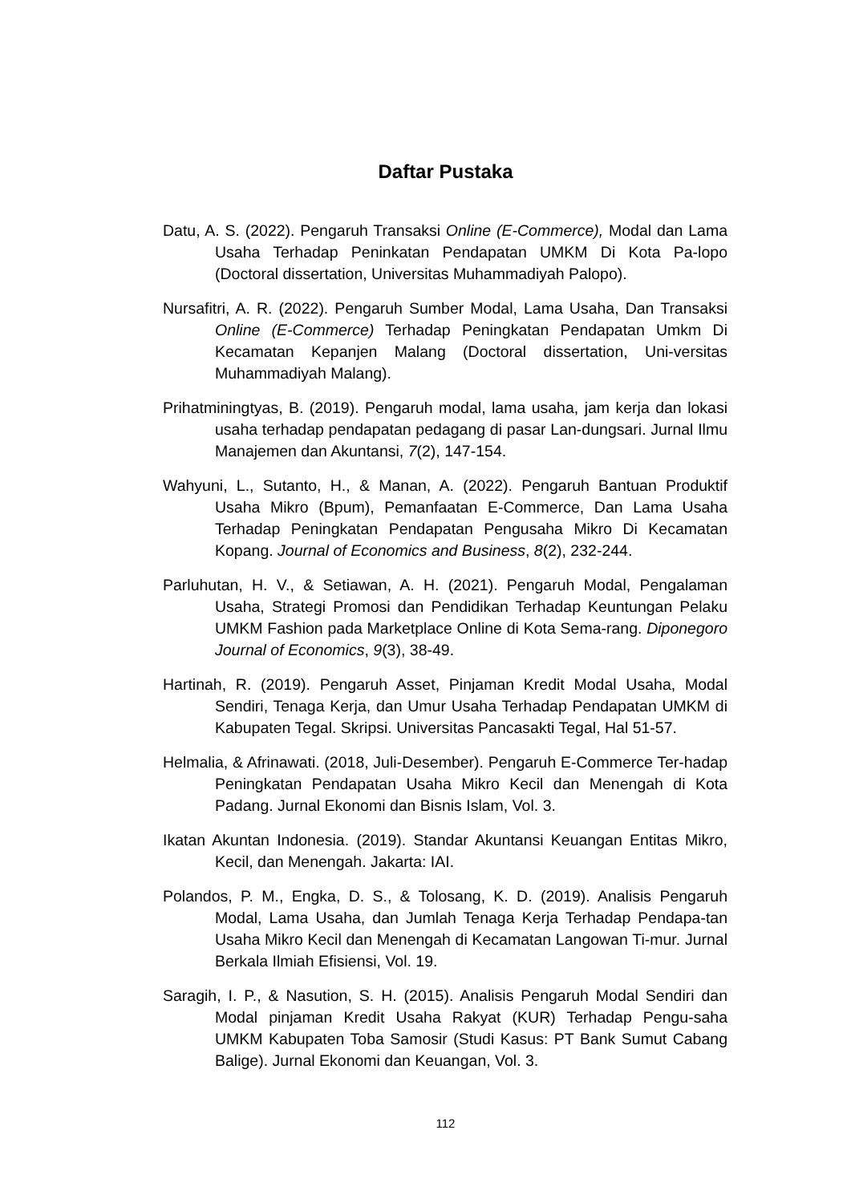Daftar Pustaka
Datu, A. S. (2022). Pengaruh Transaksi Online (E-Commerce), Modal dan Lama Usaha Terhadap Peninkatan Pendapatan UMKM Di Kota Pa-lopo (Doctoral dissertation, Universitas Muhammadiyah Palopo).
Nursafitri, A. R. (2022). Pengaruh Sumber Modal, Lama Usaha, Dan Transaksi Online (E-Commerce) Terhadap Peningkatan Pendapatan Umkm Di Kecamatan Kepanjen Malang (Doctoral dissertation, Uni-versitas Muhammadiyah Malang).
Prihatminingtyas, B. (2019). Pengaruh modal, lama usaha, jam kerja dan lokasi usaha terhadap pendapatan pedagang di pasar Lan-dungsari. Jurnal Ilmu Manajemen dan Akuntansi, 7(2), 147-154.
Wahyuni, L., Sutanto, H., & Manan, A. (2022). Pengaruh Bantuan Produktif Usaha Mikro (Bpum), Pemanfaatan E-Commerce, Dan Lama Usaha Terhadap Peningkatan Pendapatan Pengusaha Mikro Di Kecamatan Kopang. Journal of Economics and Business, 8(2), 232-244.
Parluhutan, H. V., & Setiawan, A. H. (2021). Pengaruh Modal, Pengalaman Usaha, Strategi Promosi dan Pendidikan Terhadap Keuntungan Pelaku UMKM Fashion pada Marketplace Online di Kota Sema-rang. Diponegoro Journal of Economics, 9(3), 38-49.
Hartinah, R. (2019). Pengaruh Asset, Pinjaman Kredit Modal Usaha, Modal Sendiri, Tenaga Kerja, dan Umur Usaha Terhadap Pendapatan UMKM di Kabupaten Tegal. Skripsi. Universitas Pancasakti Tegal, Hal 51-57.
Helmalia, & Afrinawati. (2018, Juli-Desember). Pengaruh E-Commerce Ter-hadap Peningkatan Pendapatan Usaha Mikro Kecil dan Menengah di Kota Padang. Jurnal Ekonomi dan Bisnis Islam, Vol. 3.
Ikatan Akuntan Indonesia. (2019). Standar Akuntansi Keuangan Entitas Mikro, Kecil, dan Menengah. Jakarta: IAI.
Polandos, P. M., Engka, D. S., & Tolosang, K. D. (2019). Analisis Pengaruh Modal, Lama Usaha, dan Jumlah Tenaga Kerja Terhadap Pendapa-tan Usaha Mikro Kecil dan Menengah di Kecamatan Langowan Ti-mur. Jurnal Berkala Ilmiah Efisiensi, Vol. 19.
Saragih, I. P., & Nasution, S. H. (2015). Analisis Pengaruh Modal Sendiri dan Modal pinjaman Kredit Usaha Rakyat (KUR) Terhadap Pengu-saha UMKM Kabupaten Toba Samosir (Studi Kasus: PT Bank Sumut Cabang Balige). Jurnal Ekonomi dan Keuangan, Vol. 3.
112